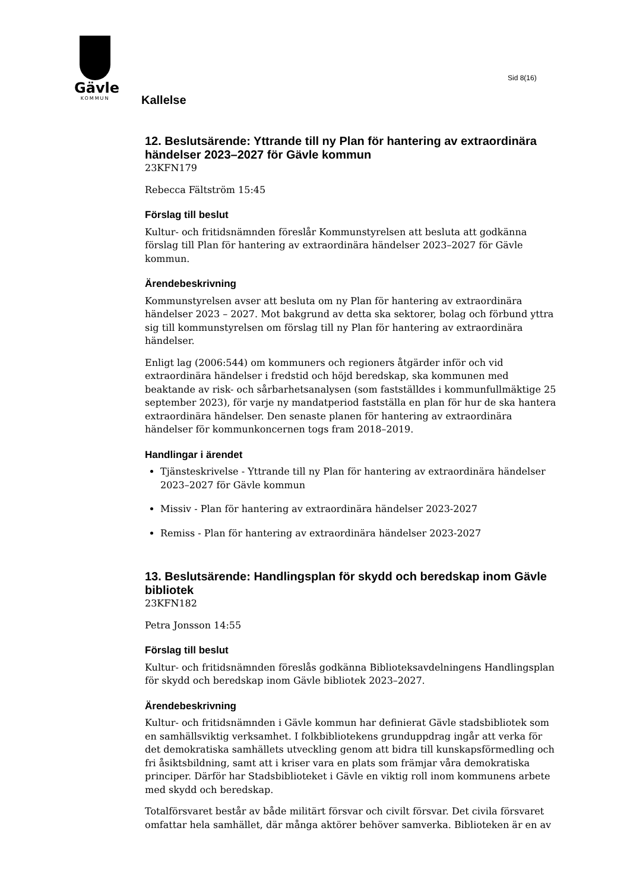Gävle
KOMMUN
Sid 8(16)
Kallelse
12. Beslutsärende: Yttrande till ny Plan för hantering av extraordinära händelser 2023–2027 för Gävle kommun
23KFN179
Rebecca Fältström 15:45
Förslag till beslut
Kultur- och fritidsnämnden föreslår Kommunstyrelsen att besluta att godkänna förslag till Plan för hantering av extraordinära händelser 2023–2027 för Gävle kommun.
Ärendebeskrivning
Kommunstyrelsen avser att besluta om ny Plan för hantering av extraordinära händelser 2023 – 2027. Mot bakgrund av detta ska sektorer, bolag och förbund yttra sig till kommunstyrelsen om förslag till ny Plan för hantering av extraordinära händelser.
Enligt lag (2006:544) om kommuners och regioners åtgärder inför och vid extraordinära händelser i fredstid och höjd beredskap, ska kommunen med beaktande av risk- och sårbarhetsanalysen (som fastställdes i kommunfullmäktige 25 september 2023), för varje ny mandatperiod fastställa en plan för hur de ska hantera extraordinära händelser. Den senaste planen för hantering av extraordinära händelser för kommunkoncernen togs fram 2018–2019.
Handlingar i ärendet
Tjänsteskrivelse - Yttrande till ny Plan för hantering av extraordinära händelser 2023–2027 för Gävle kommun
Missiv - Plan för hantering av extraordinära händelser 2023-2027
Remiss - Plan för hantering av extraordinära händelser 2023-2027
13. Beslutsärende: Handlingsplan för skydd och beredskap inom Gävle bibliotek
23KFN182
Petra Jonsson 14:55
Förslag till beslut
Kultur- och fritidsnämnden föreslås godkänna Biblioteksavdelningens Handlingsplan för skydd och beredskap inom Gävle bibliotek 2023–2027.
Ärendebeskrivning
Kultur- och fritidsnämnden i Gävle kommun har definierat Gävle stadsbibliotek som en samhällsviktig verksamhet. I folkbibliotekens grunduppdrag ingår att verka för det demokratiska samhällets utveckling genom att bidra till kunskapsförmedling och fri åsiktsbildning, samt att i kriser vara en plats som främjar våra demokratiska principer. Därför har Stadsbiblioteket i Gävle en viktig roll inom kommunens arbete med skydd och beredskap.
Totalförsvaret består av både militärt försvar och civilt försvar. Det civila försvaret omfattar hela samhället, där många aktörer behöver samverka. Biblioteken är en av